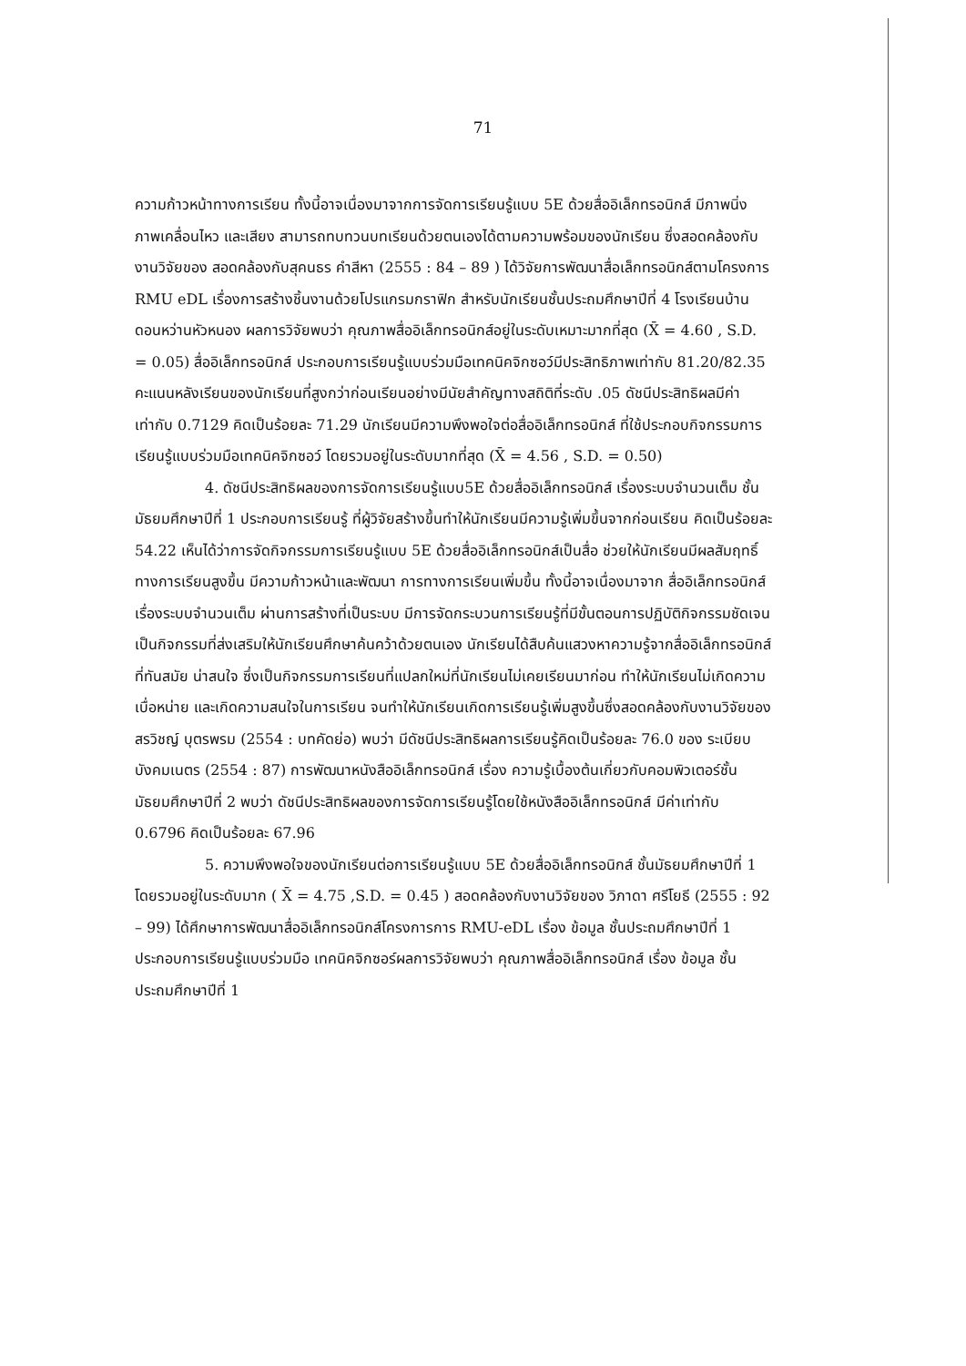71
ความก้าวหน้าทางการเรียน ทั้งนี้อาจเนื่องมาจากการจัดการเรียนรู้แบบ 5E ด้วยสื่ออิเล็กทรอนิกส์ มีภาพนิ่ง ภาพเคลื่อนไหว และเสียง สามารถทบทวนบทเรียนด้วยตนเองได้ตามความพร้อมของนักเรียน ซึ่งสอดคล้องกับงานวิจัยของ สอดคล้องกับสุคนธร คำสีหา (2555 : 84 – 89 ) ได้วิจัยการพัฒนาสื่อเล็กทรอนิกส์ตามโครงการ RMU eDL เรื่องการสร้างชิ้นงานด้วยโปรแกรมกราฟิก สำหรับนักเรียนชั้นประถมศึกษาปีที่ 4 โรงเรียนบ้านดอนหว่านหัวหนอง ผลการวิจัยพบว่า คุณภาพสื่ออิเล็กทรอนิกส์อยู่ในระดับเหมาะมากที่สุด (X̄ = 4.60 , S.D. = 0.05) สื่ออิเล็กทรอนิกส์ ประกอบการเรียนรู้แบบร่วมมือเทคนิคจิกซอว์มีประสิทธิภาพเท่ากับ 81.20/82.35 คะแนนหลังเรียนของนักเรียนที่สูงกว่าก่อนเรียนอย่างมีนัยสำคัญทางสถิติที่ระดับ .05 ดัชนีประสิทธิผลมีค่าเท่ากับ 0.7129 คิดเป็นร้อยละ 71.29 นักเรียนมีความพึงพอใจต่อสื่ออิเล็กทรอนิกส์ ที่ใช้ประกอบกิจกรรมการเรียนรู้แบบร่วมมือเทคนิคจิกซอว์ โดยรวมอยู่ในระดับมากที่สุด (X̄ = 4.56 , S.D. = 0.50)
4. ดัชนีประสิทธิผลของการจัดการเรียนรู้แบบ5E ด้วยสื่ออิเล็กทรอนิกส์ เรื่องระบบจำนวนเต็ม ชั้นมัธยมศึกษาปีที่ 1 ประกอบการเรียนรู้ ที่ผู้วิจัยสร้างขึ้นทำให้นักเรียนมีความรู้เพิ่มขึ้นจากก่อนเรียน คิดเป็นร้อยละ 54.22 เห็นได้ว่าการจัดกิจกรรมการเรียนรู้แบบ 5E ด้วยสื่ออิเล็กทรอนิกส์เป็นสื่อ ช่วยให้นักเรียนมีผลสัมฤทธิ์ทางการเรียนสูงขึ้น มีความก้าวหน้าและพัฒนา การทางการเรียนเพิ่มขึ้น ทั้งนี้อาจเนื่องมาจาก สื่ออิเล็กทรอนิกส์เรื่องระบบจำนวนเต็ม ผ่านการสร้างที่เป็นระบบ มีการจัดกระบวนการเรียนรู้ที่มีขั้นตอนการปฏิบัติกิจกรรมชัดเจน เป็นกิจกรรมที่ส่งเสริมให้นักเรียนศึกษาค้นคว้าด้วยตนเอง นักเรียนได้สืบค้นแสวงหาความรู้จากสื่ออิเล็กทรอนิกส์ที่ทันสมัย น่าสนใจ ซึ่งเป็นกิจกรรมการเรียนที่แปลกใหม่ที่นักเรียนไม่เคยเรียนมาก่อน ทำให้นักเรียนไม่เกิดความเบื่อหน่าย และเกิดความสนใจในการเรียน จนทำให้นักเรียนเกิดการเรียนรู้เพิ่มสูงขึ้นซึ่งสอดคล้องกับงานวิจัยของ สรวิชญ์ บุตรพรม (2554 : บทคัดย่อ) พบว่า มีดัชนีประสิทธิผลการเรียนรู้คิดเป็นร้อยละ 76.0 ของ ระเบียบ บังคมเนตร (2554 : 87) การพัฒนาหนังสืออิเล็กทรอนิกส์ เรื่อง ความรู้เบื้องต้นเกี่ยวกับคอมพิวเตอร์ชั้นมัธยมศึกษาปีที่ 2 พบว่า ดัชนีประสิทธิผลของการจัดการเรียนรู้โดยใช้หนังสืออิเล็กทรอนิกส์ มีค่าเท่ากับ 0.6796 คิดเป็นร้อยละ 67.96
5. ความพึงพอใจของนักเรียนต่อการเรียนรู้แบบ 5E ด้วยสื่ออิเล็กทรอนิกส์ ชั้นมัธยมศึกษาปีที่ 1 โดยรวมอยู่ในระดับมาก ( X̄ = 4.75 ,S.D. = 0.45 ) สอดคล้องกับงานวิจัยของ วิภาดา ศรีโยธี (2555 : 92 – 99) ได้ศึกษาการพัฒนาสื่ออิเล็กทรอนิกส์โครงการการ RMU-eDL เรื่อง ข้อมูล ชั้นประถมศึกษาปีที่ 1 ประกอบการเรียนรู้แบบร่วมมือ เทคนิคจิกซอร์ผลการวิจัยพบว่า คุณภาพสื่ออิเล็กทรอนิกส์ เรื่อง ข้อมูล ชั้นประถมศึกษาปีที่ 1